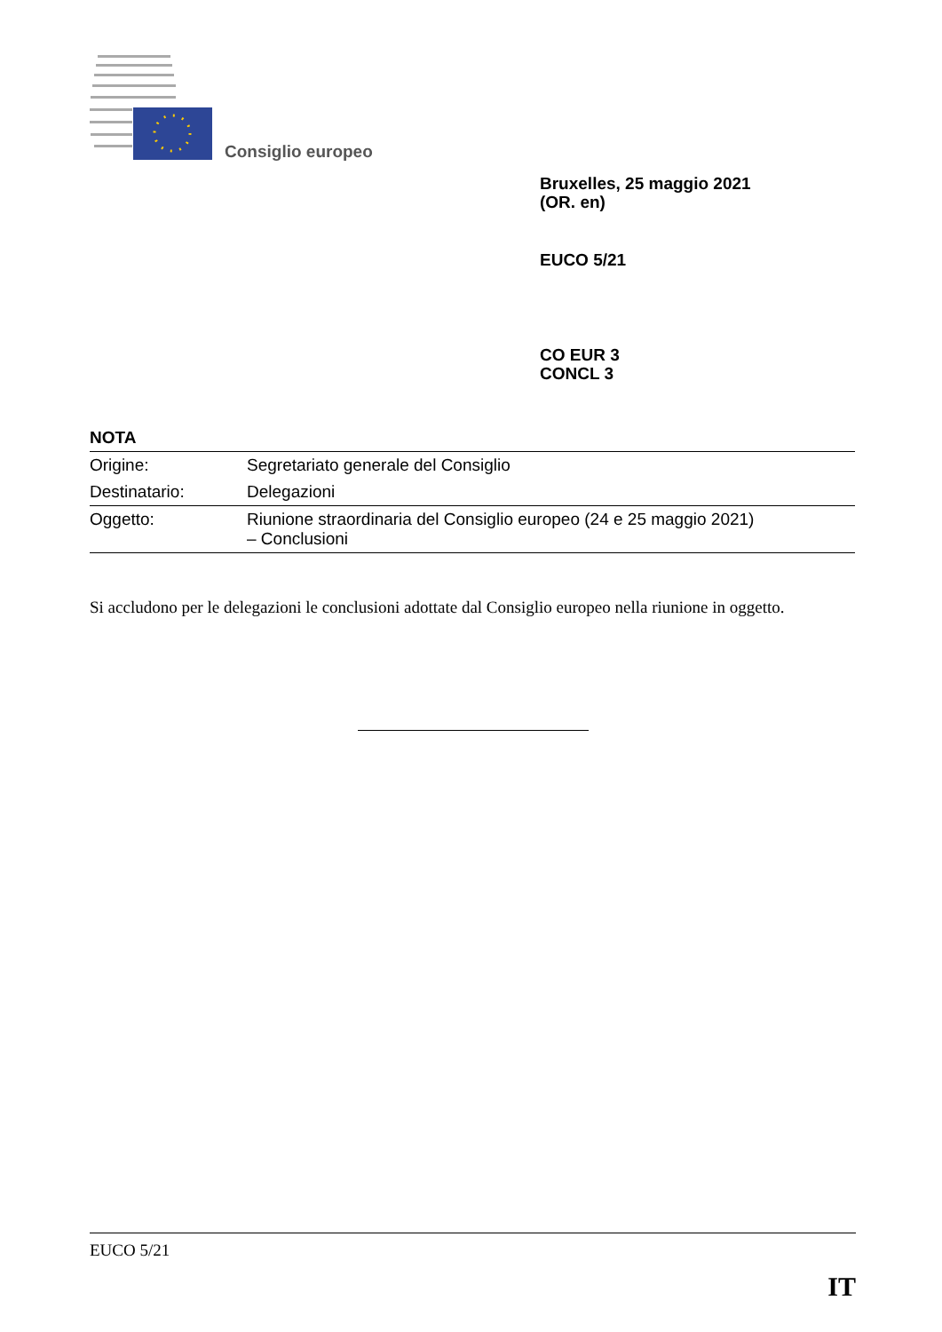Consiglio europeo
Bruxelles, 25 maggio 2021
(OR. en)
EUCO 5/21
CO EUR 3
CONCL 3
NOTA
| Origine: | Segretariato generale del Consiglio |
| Destinatario: | Delegazioni |
| Oggetto: | Riunione straordinaria del Consiglio europeo (24 e 25 maggio 2021) – Conclusioni |
Si accludono per le delegazioni le conclusioni adottate dal Consiglio europeo nella riunione in oggetto.
EUCO 5/21
IT